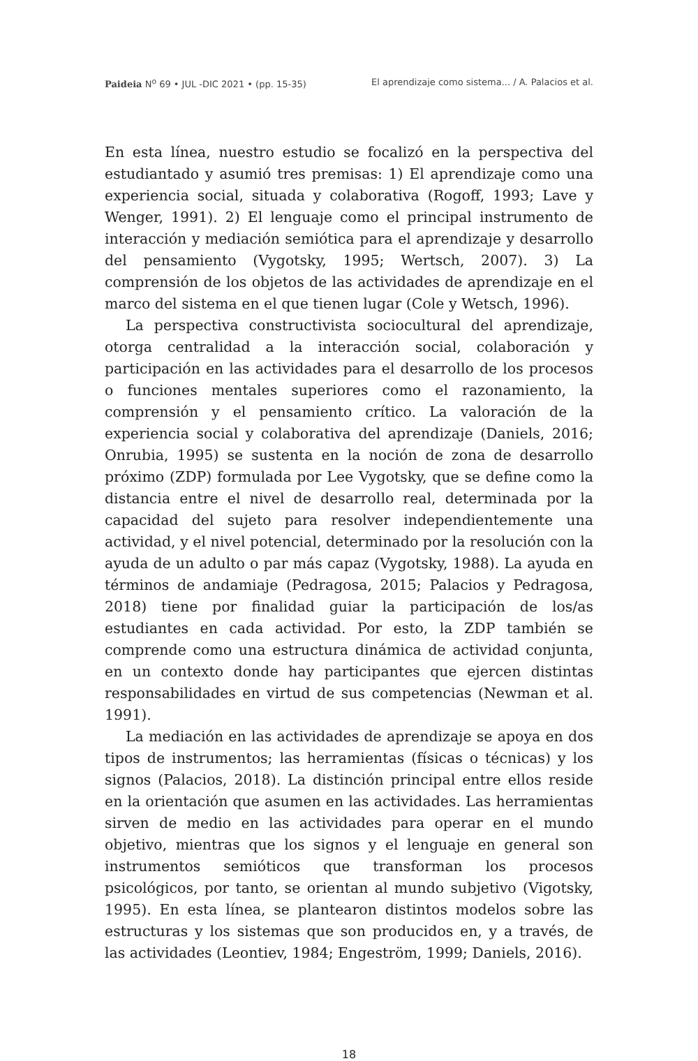Paideia N<sup>o</sup> 69 • JUL -DIC 2021 • (pp. 15-35) El aprendizaje como sistema... / A. Palacios et al.
En esta línea, nuestro estudio se focalizó en la perspectiva del estudiantado y asumió tres premisas: 1) El aprendizaje como una experiencia social, situada y colaborativa (Rogoff, 1993; Lave y Wenger, 1991). 2) El lenguaje como el principal instrumento de interacción y mediación semiótica para el aprendizaje y desarrollo del pensamiento (Vygotsky, 1995; Wertsch, 2007). 3) La comprensión de los objetos de las actividades de aprendizaje en el marco del sistema en el que tienen lugar (Cole y Wetsch, 1996).
La perspectiva constructivista sociocultural del aprendizaje, otorga centralidad a la interacción social, colaboración y participación en las actividades para el desarrollo de los procesos o funciones mentales superiores como el razonamiento, la comprensión y el pensamiento crítico. La valoración de la experiencia social y colaborativa del aprendizaje (Daniels, 2016; Onrubia, 1995) se sustenta en la noción de zona de desarrollo próximo (ZDP) formulada por Lee Vygotsky, que se define como la distancia entre el nivel de desarrollo real, determinada por la capacidad del sujeto para resolver independientemente una actividad, y el nivel potencial, determinado por la resolución con la ayuda de un adulto o par más capaz (Vygotsky, 1988). La ayuda en términos de andamiaje (Pedragosa, 2015; Palacios y Pedragosa, 2018) tiene por finalidad guiar la participación de los/as estudiantes en cada actividad. Por esto, la ZDP también se comprende como una estructura dinámica de actividad conjunta, en un contexto donde hay participantes que ejercen distintas responsabilidades en virtud de sus competencias (Newman et al. 1991).
La mediación en las actividades de aprendizaje se apoya en dos tipos de instrumentos; las herramientas (físicas o técnicas) y los signos (Palacios, 2018). La distinción principal entre ellos reside en la orientación que asumen en las actividades. Las herramientas sirven de medio en las actividades para operar en el mundo objetivo, mientras que los signos y el lenguaje en general son instrumentos semióticos que transforman los procesos psicológicos, por tanto, se orientan al mundo subjetivo (Vigotsky, 1995). En esta línea, se plantearon distintos modelos sobre las estructuras y los sistemas que son producidos en, y a través, de las actividades (Leontiev, 1984; Engeström, 1999; Daniels, 2016).
18